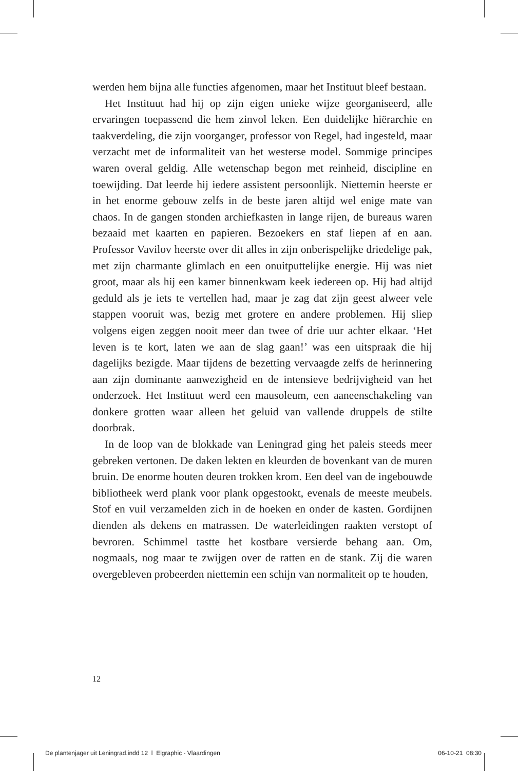werden hem bijna alle functies afgenomen, maar het Instituut bleef bestaan.
Het Instituut had hij op zijn eigen unieke wijze georganiseerd, alle ervaringen toepassend die hem zinvol leken. Een duidelijke hiërarchie en taakverdeling, die zijn voorganger, professor von Regel, had ingesteld, maar verzacht met de informaliteit van het westerse model. Sommige principes waren overal geldig. Alle wetenschap begon met reinheid, discipline en toewijding. Dat leerde hij iedere assistent persoonlijk. Niettemin heerste er in het enorme gebouw zelfs in de beste jaren altijd wel enige mate van chaos. In de gangen stonden archiefkasten in lange rijen, de bureaus waren bezaaid met kaarten en papieren. Bezoekers en staf liepen af en aan. Professor Vavilov heerste over dit alles in zijn onberispelijke driedelige pak, met zijn charmante glimlach en een onuitputtelijke energie. Hij was niet groot, maar als hij een kamer binnenkwam keek iedereen op. Hij had altijd geduld als je iets te vertellen had, maar je zag dat zijn geest alweer vele stappen vooruit was, bezig met grotere en andere problemen. Hij sliep volgens eigen zeggen nooit meer dan twee of drie uur achter elkaar. ‘Het leven is te kort, laten we aan de slag gaan!’ was een uitspraak die hij dagelijks bezigde. Maar tijdens de bezetting vervaagde zelfs de herinnering aan zijn dominante aanwezigheid en de intensieve bedrijvigheid van het onderzoek. Het Instituut werd een mausoleum, een aaneenschakeling van donkere grotten waar alleen het geluid van vallende druppels de stilte doorbrak.
In de loop van de blokkade van Leningrad ging het paleis steeds meer gebreken vertonen. De daken lekten en kleurden de bovenkant van de muren bruin. De enorme houten deuren trokken krom. Een deel van de ingebouwde bibliotheek werd plank voor plank opgestookt, evenals de meeste meubels. Stof en vuil verzamelden zich in de hoeken en onder de kasten. Gordijnen dienden als dekens en matrassen. De waterleidingen raakten verstopt of bevroren. Schimmel tastte het kostbare versierde behang aan. Om, nogmaals, nog maar te zwijgen over de ratten en de stank. Zij die waren overgebleven probeerden niettemin een schijn van normaliteit op te houden,
12
De plantenjager uit Leningrad.indd 12 l Elgraphic - Vlaardingen 06-10-21 08:30